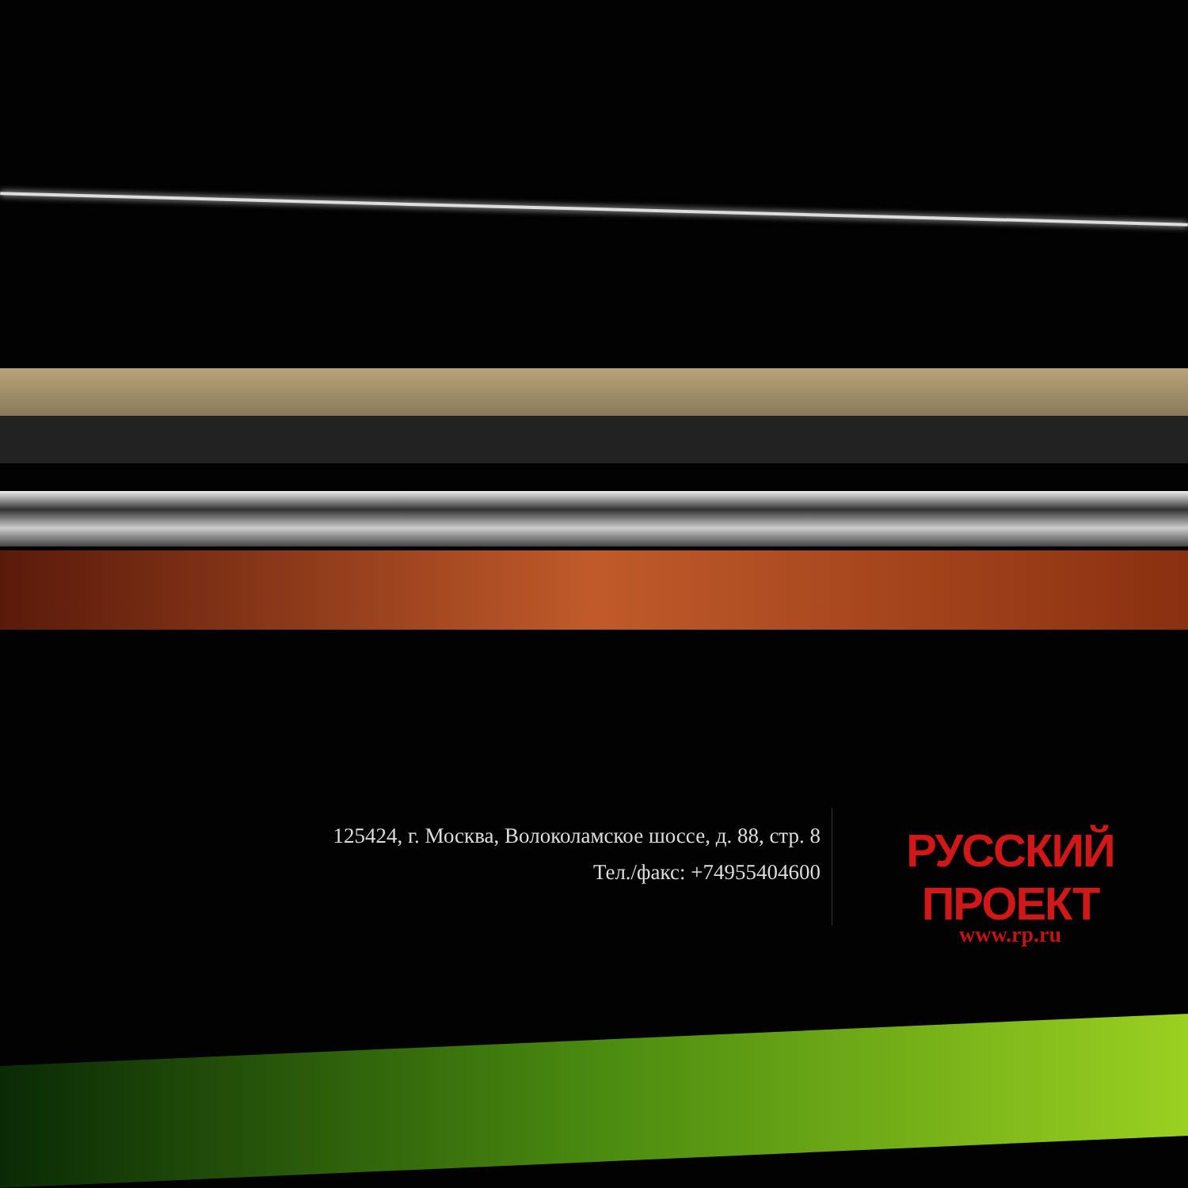125424, г. Москва, Волоколамское шоссе, д. 88, стр. 8
Тел./факс: +74955404600
РУССКИЙ ПРОЕКТ
www.rp.ru